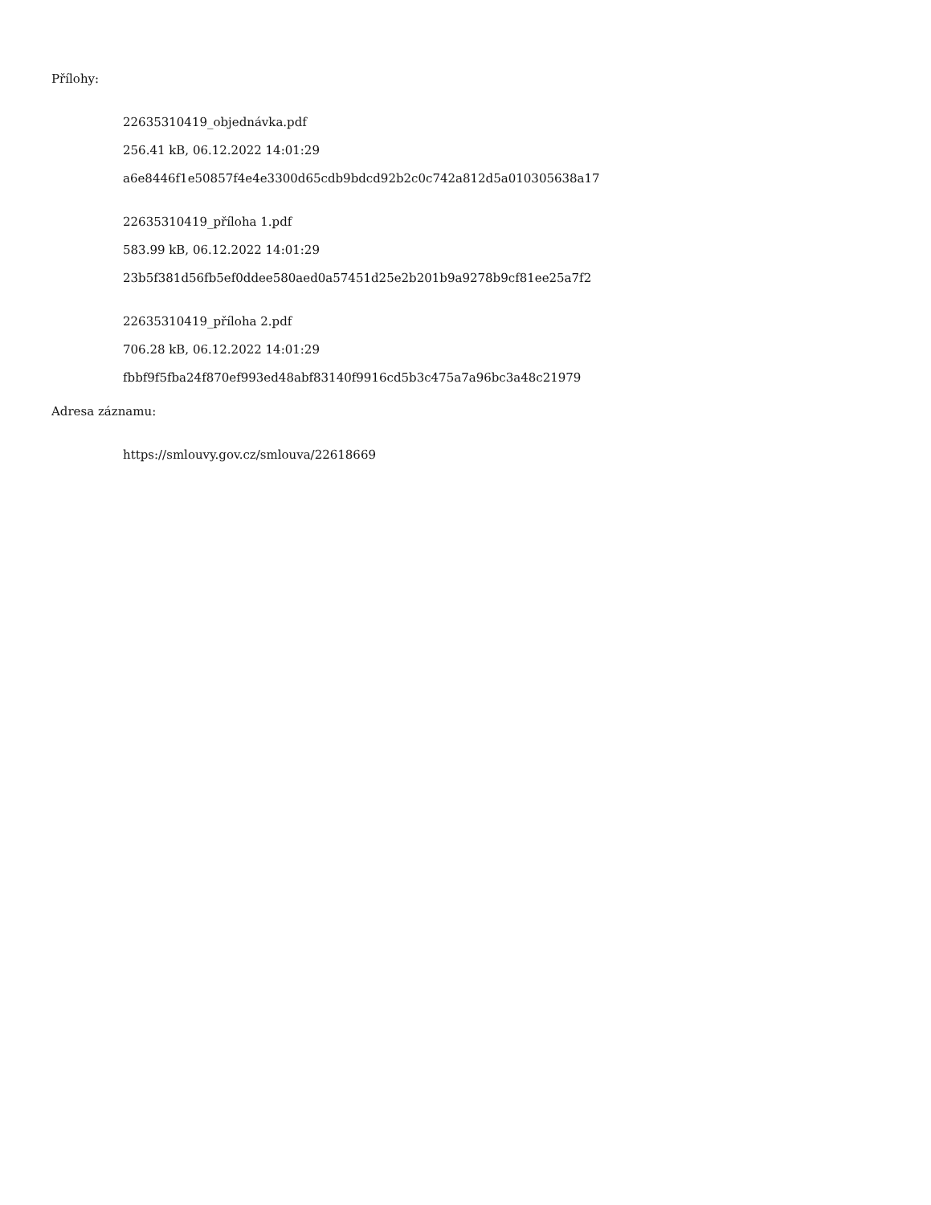Přílohy:
22635310419_objednávka.pdf
256.41 kB, 06.12.2022 14:01:29
a6e8446f1e50857f4e4e3300d65cdb9bdcd92b2c0c742a812d5a010305638a17
22635310419_příloha 1.pdf
583.99 kB, 06.12.2022 14:01:29
23b5f381d56fb5ef0ddee580aed0a57451d25e2b201b9a9278b9cf81ee25a7f2
22635310419_příloha 2.pdf
706.28 kB, 06.12.2022 14:01:29
fbbf9f5fba24f870ef993ed48abf83140f9916cd5b3c475a7a96bc3a48c21979
Adresa záznamu:
https://smlouvy.gov.cz/smlouva/22618669